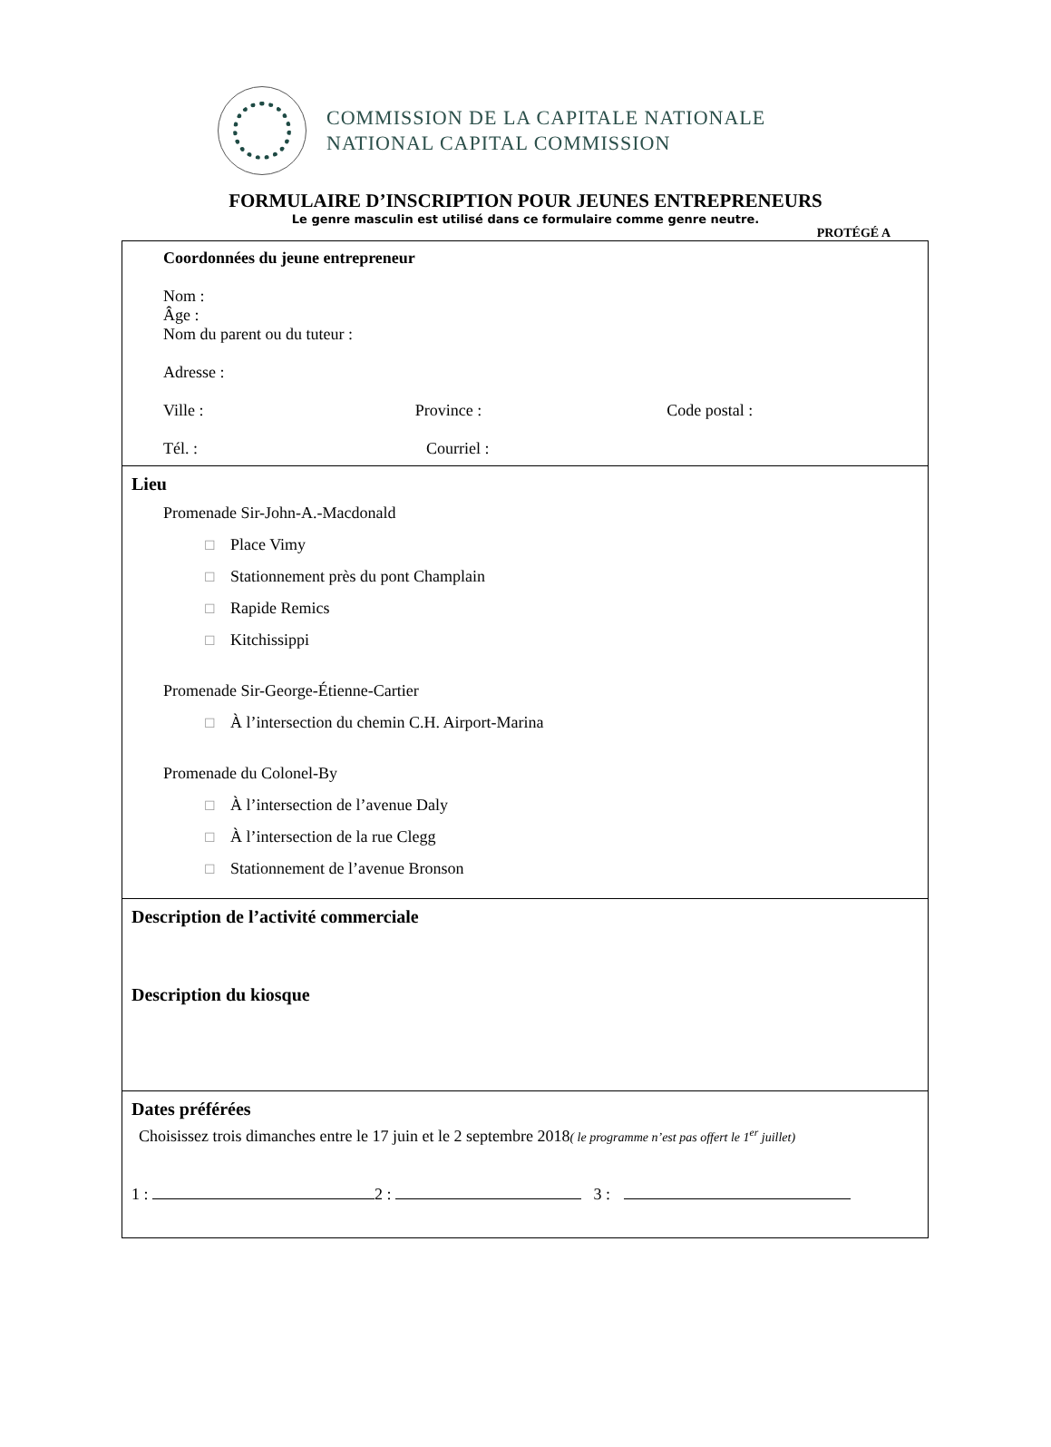COMMISSION DE LA CAPITALE NATIONALE
NATIONAL CAPITAL COMMISSION
FORMULAIRE D’INSCRIPTION POUR JEUNES ENTREPRENEURS
Le genre masculin est utilisé dans ce formulaire comme genre neutre.
PROTÉGÉ A
Coordonnées du jeune entrepreneur
Nom :
Âge :
Nom du parent ou du tuteur :
Adresse :
Ville : Province : Code postal :
Tél. : Courriel :
Lieu
Promenade Sir-John-A.-Macdonald
☐ Place Vimy
☐ Stationnement près du pont Champlain
☐ Rapide Remics
☐ Kitchissippi
Promenade Sir-George-Étienne-Cartier
☐ À l’intersection du chemin C.H. Airport-Marina
Promenade du Colonel-By
☐ À l’intersection de l’avenue Daly
☐ À l’intersection de la rue Clegg
☐ Stationnement de l’avenue Bronson
Description de l’activité commerciale
Description du kiosque
Dates préférées
Choisissez trois dimanches entre le 17 juin et le 2 septembre 2018( le programme n’est pas offert le 1<sup>er</sup> juillet)
1 : 2 : 3 :